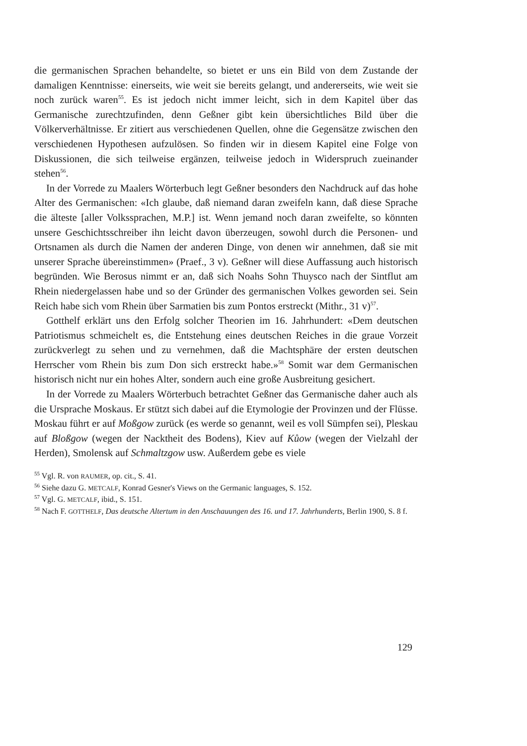die germanischen Sprachen behandelte, so bietet er uns ein Bild von dem Zustande der damaligen Kenntnisse: einerseits, wie weit sie bereits gelangt, und andererseits, wie weit sie noch zurück waren<sup>55</sup>. Es ist jedoch nicht immer leicht, sich in dem Kapitel über das Germanische zurechtzufinden, denn Geßner gibt kein übersichtliches Bild über die Völkerverhältnisse. Er zitiert aus verschiedenen Quellen, ohne die Gegensätze zwischen den verschiedenen Hypothesen aufzulösen. So finden wir in diesem Kapitel eine Folge von Diskussionen, die sich teilweise ergänzen, teilweise jedoch in Widerspruch zueinander stehen<sup>56</sup>.
In der Vorrede zu Maalers Wörterbuch legt Geßner besonders den Nachdruck auf das hohe Alter des Germanischen: «Ich glaube, daß niemand daran zweifeln kann, daß diese Sprache die älteste [aller Volkssprachen, M.P.] ist. Wenn jemand noch daran zweifelte, so könnten unsere Geschichtsschreiber ihn leicht davon überzeugen, sowohl durch die Personen- und Ortsnamen als durch die Namen der anderen Dinge, von denen wir annehmen, daß sie mit unserer Sprache übereinstimmen» (Praef., 3 v). Geßner will diese Auffassung auch historisch begründen. Wie Berosus nimmt er an, daß sich Noahs Sohn Thuysco nach der Sintflut am Rhein niedergelassen habe und so der Gründer des germanischen Volkes geworden sei. Sein Reich habe sich vom Rhein über Sarmatien bis zum Pontos erstreckt (Mithr., 31 v)<sup>57</sup>.
Gotthelf erklärt uns den Erfolg solcher Theorien im 16. Jahrhundert: «Dem deutschen Patriotismus schmeichelt es, die Entstehung eines deutschen Reiches in die graue Vorzeit zurückverlegt zu sehen und zu vernehmen, daß die Machtsphäre der ersten deutschen Herrscher vom Rhein bis zum Don sich erstreckt habe.»<sup>58</sup> Somit war dem Germanischen historisch nicht nur ein hohes Alter, sondern auch eine große Ausbreitung gesichert.
In der Vorrede zu Maalers Wörterbuch betrachtet Geßner das Germanische daher auch als die Ursprache Moskaus. Er stützt sich dabei auf die Etymologie der Provinzen und der Flüsse. Moskau führt er auf Moßgow zurück (es werde so genannt, weil es voll Sümpfen sei), Pleskau auf Bloßgow (wegen der Nacktheit des Bodens), Kiev auf Kůow (wegen der Vielzahl der Herden), Smolensk auf Schmaltzgow usw. Außerdem gebe es viele
<sup>55</sup> Vgl. R. von RAUMER, op. cit., S. 41.
<sup>56</sup> Siehe dazu G. METCALF, Konrad Gesner's Views on the Germanic languages, S. 152.
<sup>57</sup> Vgl. G. METCALF, ibid., S. 151.
<sup>58</sup> Nach F. GOTTHELF, Das deutsche Altertum in den Anschauungen des 16. und 17. Jahrhunderts, Berlin 1900, S. 8 f.
129